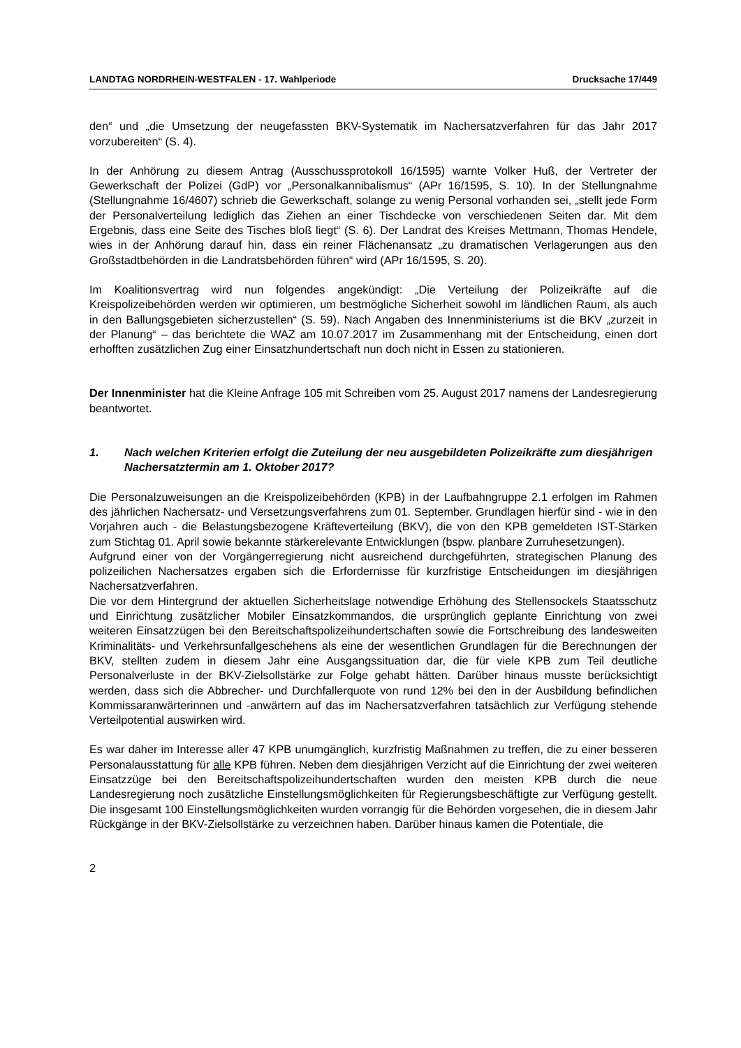LANDTAG NORDRHEIN-WESTFALEN - 17. Wahlperiode Drucksache 17/449
den“ und „die Umsetzung der neugefassten BKV-Systematik im Nachersatzverfahren für das Jahr 2017 vorzubereiten“ (S. 4).
In der Anhörung zu diesem Antrag (Ausschussprotokoll 16/1595) warnte Volker Huß, der Vertreter der Gewerkschaft der Polizei (GdP) vor „Personalkannibalismus“ (APr 16/1595, S. 10). In der Stellungnahme (Stellungnahme 16/4607) schrieb die Gewerkschaft, solange zu wenig Personal vorhanden sei, „stellt jede Form der Personalverteilung lediglich das Ziehen an einer Tischdecke von verschiedenen Seiten dar. Mit dem Ergebnis, dass eine Seite des Tisches bloß liegt“ (S. 6). Der Landrat des Kreises Mettmann, Thomas Hendele, wies in der Anhörung darauf hin, dass ein reiner Flächenansatz „zu dramatischen Verlagerungen aus den Großstadtbehörden in die Landratsbehörden führen“ wird (APr 16/1595, S. 20).
Im Koalitionsvertrag wird nun folgendes angekündigt: „Die Verteilung der Polizeikräfte auf die Kreispolizeibehörden werden wir optimieren, um bestmögliche Sicherheit sowohl im ländlichen Raum, als auch in den Ballungsgebieten sicherzustellen“ (S. 59). Nach Angaben des Innenministeriums ist die BKV „zurzeit in der Planung“ – das berichtete die WAZ am 10.07.2017 im Zusammenhang mit der Entscheidung, einen dort erhofften zusätzlichen Zug einer Einsatzhundertschaft nun doch nicht in Essen zu stationieren.
Der Innenminister hat die Kleine Anfrage 105 mit Schreiben vom 25. August 2017 namens der Landesregierung beantwortet.
1. Nach welchen Kriterien erfolgt die Zuteilung der neu ausgebildeten Polizeikräfte zum diesjährigen Nachersatztermin am 1. Oktober 2017?
Die Personalzuweisungen an die Kreispolizeibehörden (KPB) in der Laufbahngruppe 2.1 erfolgen im Rahmen des jährlichen Nachersatz- und Versetzungsverfahrens zum 01. September. Grundlagen hierfür sind - wie in den Vorjahren auch - die Belastungsbezogene Kräfteverteilung (BKV), die von den KPB gemeldeten IST-Stärken zum Stichtag 01. April sowie bekannte stärkerelevante Entwicklungen (bspw. planbare Zurruhesetzungen).
Aufgrund einer von der Vorgängerregierung nicht ausreichend durchgeführten, strategischen Planung des polizeilichen Nachersatzes ergaben sich die Erfordernisse für kurzfristige Entscheidungen im diesjährigen Nachersatzverfahren.
Die vor dem Hintergrund der aktuellen Sicherheitslage notwendige Erhöhung des Stellensockels Staatsschutz und Einrichtung zusätzlicher Mobiler Einsatzkommandos, die ursprünglich geplante Einrichtung von zwei weiteren Einsatzzügen bei den Bereitschaftspolizeihundertschaften sowie die Fortschreibung des landesweiten Kriminalitäts- und Verkehrsunfallgeschehens als eine der wesentlichen Grundlagen für die Berechnungen der BKV, stellten zudem in diesem Jahr eine Ausgangssituation dar, die für viele KPB zum Teil deutliche Personalverluste in der BKV-Zielsollstärke zur Folge gehabt hätten. Darüber hinaus musste berücksichtigt werden, dass sich die Abbrecher- und Durchfallerquote von rund 12% bei den in der Ausbildung befindlichen Kommissaranwärterinnen und -anwärtern auf das im Nachersatzverfahren tatsächlich zur Verfügung stehende Verteilpotential auswirken wird.
Es war daher im Interesse aller 47 KPB unumgänglich, kurzfristig Maßnahmen zu treffen, die zu einer besseren Personalausstattung für alle KPB führen. Neben dem diesjährigen Verzicht auf die Einrichtung der zwei weiteren Einsatzzüge bei den Bereitschaftspolizeihundertschaften wurden den meisten KPB durch die neue Landesregierung noch zusätzliche Einstellungsmöglichkeiten für Regierungsbeschäftigte zur Verfügung gestellt. Die insgesamt 100 Einstellungsmöglichkeiten wurden vorrangig für die Behörden vorgesehen, die in diesem Jahr Rückgänge in der BKV-Zielsollstärke zu verzeichnen haben. Darüber hinaus kamen die Potentiale, die
2